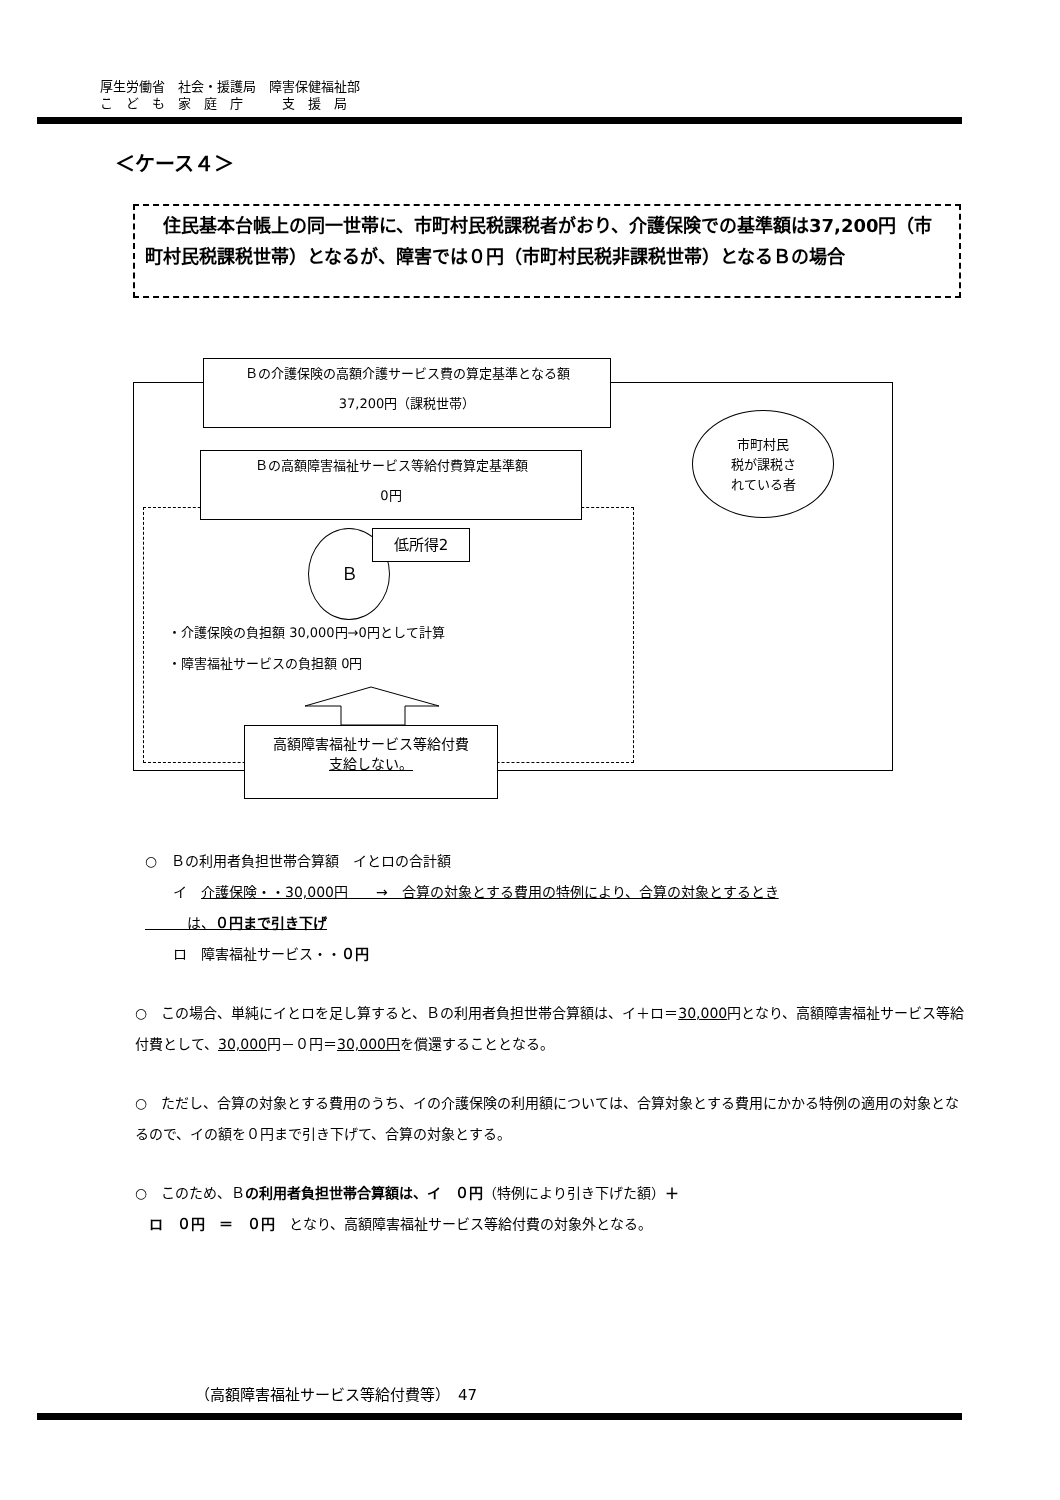厚生労働省　社会・援護局　障害保健福祉部
こ　ど　も　家　庭　庁　　　支　援　局
＜ケース４＞
　住民基本台帳上の同一世帯に、市町村民税課税者がおり、介護保険での基準額は37,200円（市町村民税課税世帯）となるが、障害では０円（市町村民税非課税世帯）となるＢの場合
Ｂの介護保険の高額介護サービス費の算定基準となる額
37,200円（課税世帯）
Ｂの高額障害福祉サービス等給付費算定基準額
0円
市町村民
税が課税さ
れている者
Ｂ 低所得2
・介護保険の負担額 30,000円→0円として計算
・障害福祉サービスの負担額 0円
高額障害福祉サービス等給付費
支給しない。
○　Ｂの利用者負担世帯合算額　イとロの合計額
　　イ　介護保険・・30,000円　　→　合算の対象とする費用の特例により、合算の対象とするとき
　　　は、０円まで引き下げ
　　ロ　障害福祉サービス・・０円
○　この場合、単純にイとロを足し算すると、Ｂの利用者負担世帯合算額は、イ＋ロ＝30,000円となり、高額障害福祉サービス等給付費として、30,000円－０円＝30,000円を償還することとなる。
○　ただし、合算の対象とする費用のうち、イの介護保険の利用額については、合算対象とする費用にかかる特例の適用の対象となるので、イの額を０円まで引き下げて、合算の対象とする。
○　このため、Ｂの利用者負担世帯合算額は、イ　０円（特例により引き下げた額）＋
　ロ　０円　＝　０円　となり、高額障害福祉サービス等給付費の対象外となる。
（高額障害福祉サービス等給付費等）　47